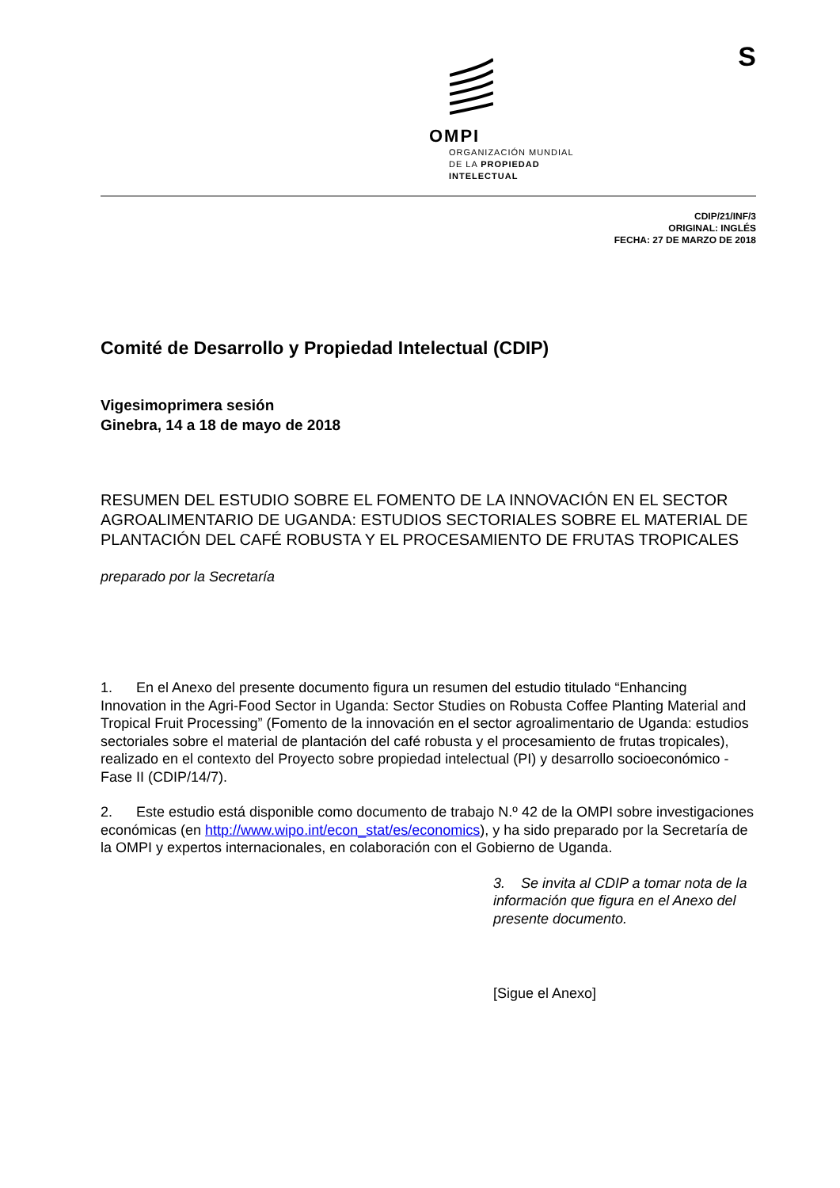S
OMPI
ORGANIZACIÓN MUNDIAL
DE LA PROPIEDAD
INTELECTUAL
CDIP/21/INF/3
ORIGINAL: INGLÉS
FECHA: 27 DE MARZO DE 2018
Comité de Desarrollo y Propiedad Intelectual (CDIP)
Vigesimoprimera sesión
Ginebra, 14 a 18 de mayo de 2018
RESUMEN DEL ESTUDIO SOBRE EL FOMENTO DE LA INNOVACIÓN EN EL SECTOR AGROALIMENTARIO DE UGANDA: ESTUDIOS SECTORIALES SOBRE EL MATERIAL DE PLANTACIÓN DEL CAFÉ ROBUSTA Y EL PROCESAMIENTO DE FRUTAS TROPICALES
preparado por la Secretaría
1. En el Anexo del presente documento figura un resumen del estudio titulado “Enhancing Innovation in the Agri-Food Sector in Uganda: Sector Studies on Robusta Coffee Planting Material and Tropical Fruit Processing” (Fomento de la innovación en el sector agroalimentario de Uganda: estudios sectoriales sobre el material de plantación del café robusta y el procesamiento de frutas tropicales), realizado en el contexto del Proyecto sobre propiedad intelectual (PI) y desarrollo socioeconómico - Fase II (CDIP/14/7).
2. Este estudio está disponible como documento de trabajo N.º 42 de la OMPI sobre investigaciones económicas (en http://www.wipo.int/econ_stat/es/economics), y ha sido preparado por la Secretaría de la OMPI y expertos internacionales, en colaboración con el Gobierno de Uganda.
3. Se invita al CDIP a tomar nota de la información que figura en el Anexo del presente documento.
[Sigue el Anexo]